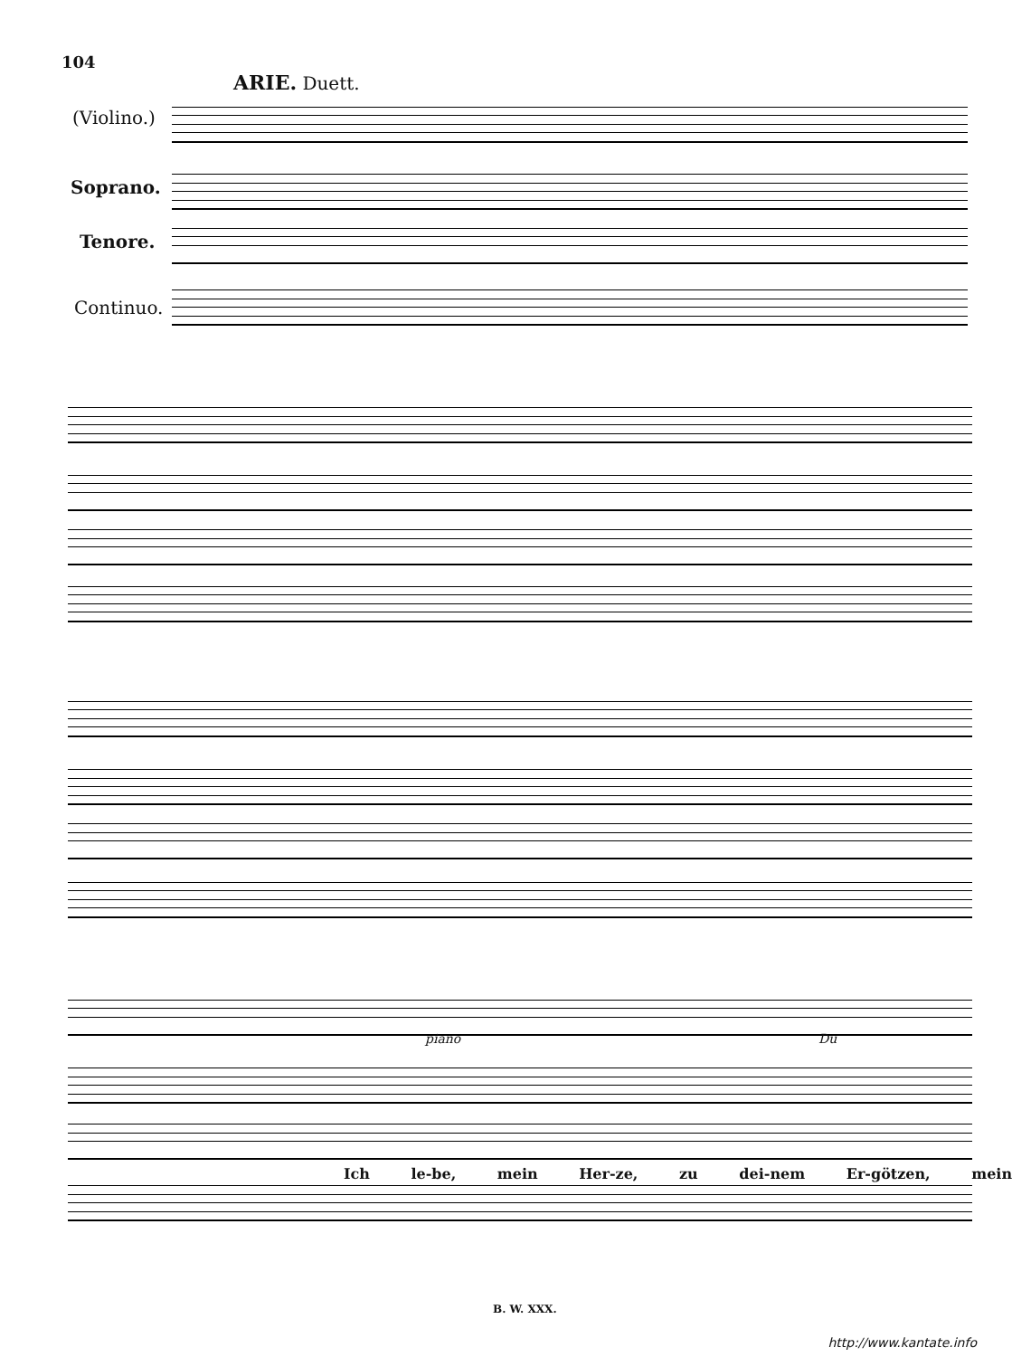104
ARIE. Duett.
(Violino.)
Soprano.
Tenore.
Continuo.
Du
piano
Ich le-be, mein Her-ze, zu dei-nem Er-götzen, mein
B. W. XXX.
http://www.kantate.info